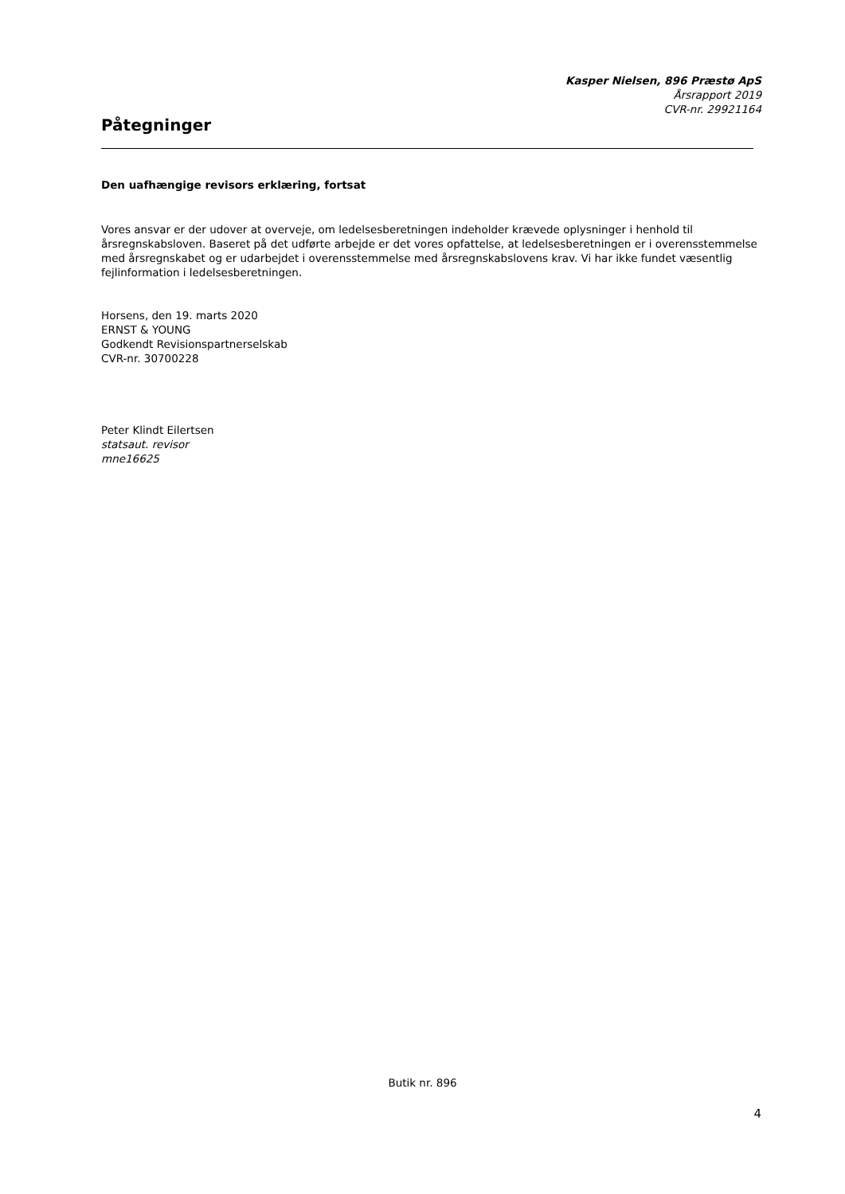Kasper Nielsen, 896 Præstø ApS
Årsrapport 2019
CVR-nr. 29921164
Påtegninger
Den uafhængige revisors erklæring, fortsat
Vores ansvar er der udover at overveje, om ledelsesberetningen indeholder krævede oplysninger i henhold til årsregnskabsloven. Baseret på det udførte arbejde er det vores opfattelse, at ledelsesberetningen er i overensstemmelse med årsregnskabet og er udarbejdet i overensstemmelse med årsregnskabslovens krav. Vi har ikke fundet væsentlig fejlinformation i ledelsesberetningen.
Horsens, den 19. marts 2020
ERNST & YOUNG
Godkendt Revisionspartnerselskab
CVR-nr. 30700228
Peter Klindt Eilertsen
statsaut. revisor
mne16625
Butik nr. 896
4